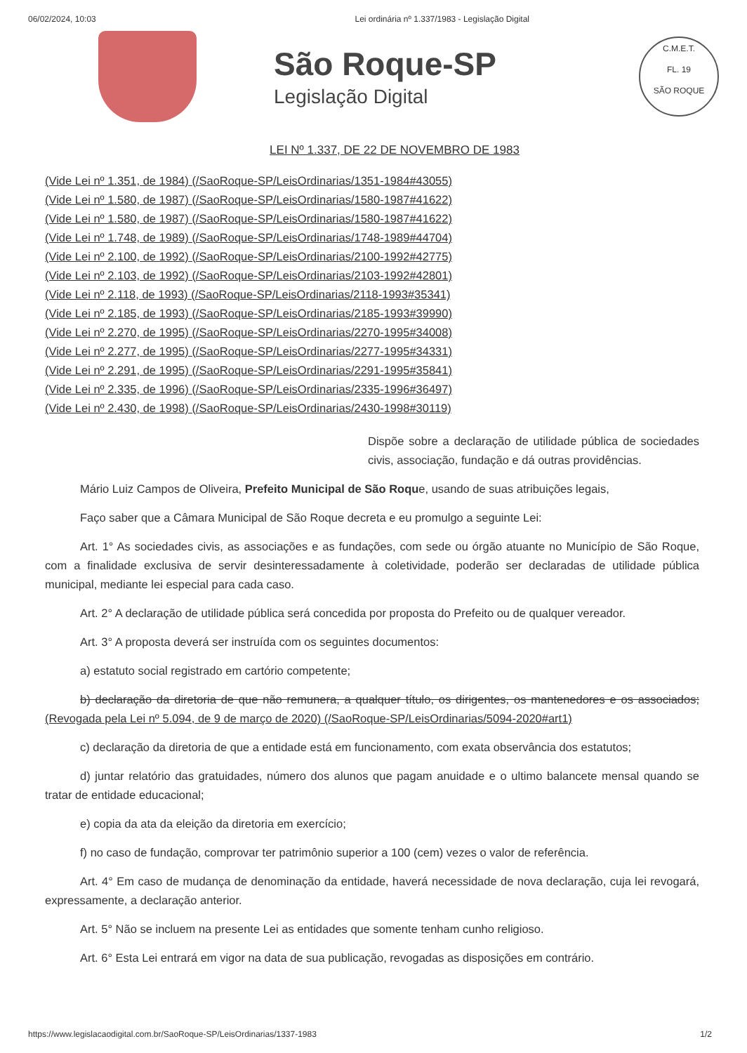06/02/2024, 10:03 Lei ordinária nº 1.337/1983 - Legislação Digital
São Roque-SP
Legislação Digital
C.M.E.T.
FL. 19
SÃO ROQUE
LEI Nº 1.337, DE 22 DE NOVEMBRO DE 1983
(Vide Lei nº 1.351, de 1984) (/SaoRoque-SP/LeisOrdinarias/1351-1984#43055)
(Vide Lei nº 1.580, de 1987) (/SaoRoque-SP/LeisOrdinarias/1580-1987#41622)
(Vide Lei nº 1.580, de 1987) (/SaoRoque-SP/LeisOrdinarias/1580-1987#41622)
(Vide Lei nº 1.748, de 1989) (/SaoRoque-SP/LeisOrdinarias/1748-1989#44704)
(Vide Lei nº 2.100, de 1992) (/SaoRoque-SP/LeisOrdinarias/2100-1992#42775)
(Vide Lei nº 2.103, de 1992) (/SaoRoque-SP/LeisOrdinarias/2103-1992#42801)
(Vide Lei nº 2.118, de 1993) (/SaoRoque-SP/LeisOrdinarias/2118-1993#35341)
(Vide Lei nº 2.185, de 1993) (/SaoRoque-SP/LeisOrdinarias/2185-1993#39990)
(Vide Lei nº 2.270, de 1995) (/SaoRoque-SP/LeisOrdinarias/2270-1995#34008)
(Vide Lei nº 2.277, de 1995) (/SaoRoque-SP/LeisOrdinarias/2277-1995#34331)
(Vide Lei nº 2.291, de 1995) (/SaoRoque-SP/LeisOrdinarias/2291-1995#35841)
(Vide Lei nº 2.335, de 1996) (/SaoRoque-SP/LeisOrdinarias/2335-1996#36497)
(Vide Lei nº 2.430, de 1998) (/SaoRoque-SP/LeisOrdinarias/2430-1998#30119)
Dispõe sobre a declaração de utilidade pública de sociedades civis, associação, fundação e dá outras providências.
Mário Luiz Campos de Oliveira, Prefeito Municipal de São Roque, usando de suas atribuições legais,
Faço saber que a Câmara Municipal de São Roque decreta e eu promulgo a seguinte Lei:
Art. 1° As sociedades civis, as associações e as fundações, com sede ou órgão atuante no Município de São Roque, com a finalidade exclusiva de servir desinteressadamente à coletividade, poderão ser declaradas de utilidade pública municipal, mediante lei especial para cada caso.
Art. 2° A declaração de utilidade pública será concedida por proposta do Prefeito ou de qualquer vereador.
Art. 3° A proposta deverá ser instruída com os seguintes documentos:
a) estatuto social registrado em cartório competente;
b) declaração da diretoria de que não remunera, a qualquer título, os dirigentes, os mantenedores e os associados; (Revogada pela Lei nº 5.094, de 9 de março de 2020) (/SaoRoque-SP/LeisOrdinarias/5094-2020#art1)
c) declaração da diretoria de que a entidade está em funcionamento, com exata observância dos estatutos;
d) juntar relatório das gratuidades, número dos alunos que pagam anuidade e o ultimo balancete mensal quando se tratar de entidade educacional;
e) copia da ata da eleição da diretoria em exercício;
f) no caso de fundação, comprovar ter patrimônio superior a 100 (cem) vezes o valor de referência.
Art. 4° Em caso de mudança de denominação da entidade, haverá necessidade de nova declaração, cuja lei revogará, expressamente, a declaração anterior.
Art. 5° Não se incluem na presente Lei as entidades que somente tenham cunho religioso.
Art. 6° Esta Lei entrará em vigor na data de sua publicação, revogadas as disposições em contrário.
https://www.legislacaodigital.com.br/SaoRoque-SP/LeisOrdinarias/1337-1983 1/2